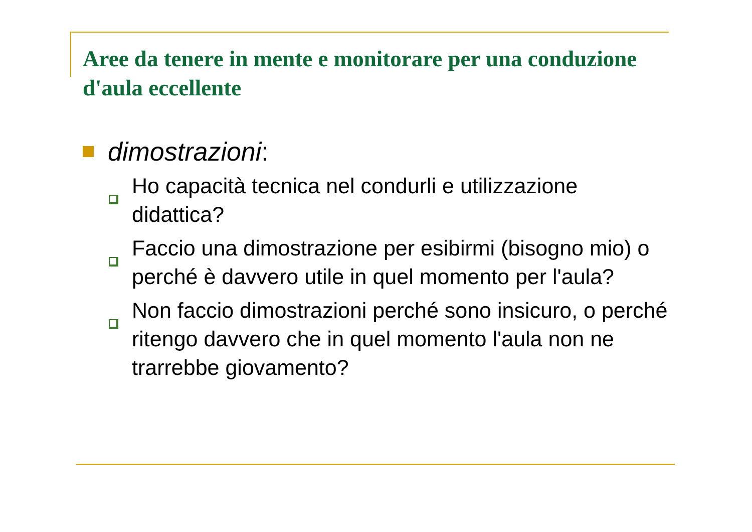Aree da tenere in mente e monitorare per una conduzione d'aula eccellente
dimostrazioni:
Ho capacità tecnica nel condurli e utilizzazione didattica?
Faccio una dimostrazione per esibirmi (bisogno mio) o perché è davvero utile in quel momento per l'aula?
Non faccio dimostrazioni perché sono insicuro, o perché ritengo davvero che in quel momento l'aula non ne trarrebbe giovamento?